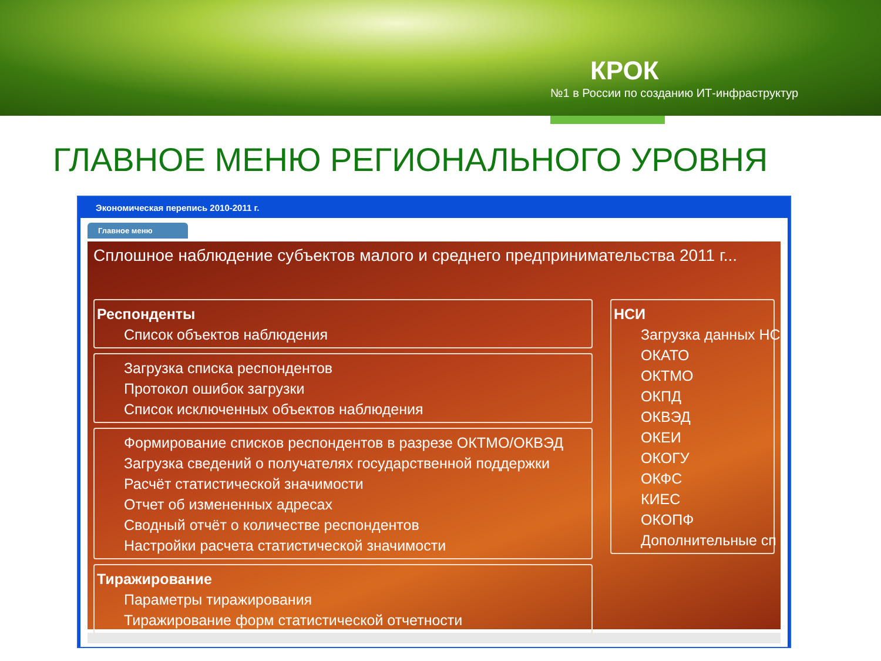КРОК
№1 в России по созданию ИТ-инфраструктур
ГЛАВНОЕ МЕНЮ РЕГИОНАЛЬНОГО УРОВНЯ
Экономическая перепись 2010-2011 г.
Главное меню
Сплошное наблюдение субъектов малого и среднего предпринимательства 2011 г...
Респонденты
Список объектов наблюдения
Загрузка списка респондентов
Протокол ошибок загрузки
Список исключенных объектов наблюдения
Формирование списков респондентов в разрезе ОКТМО/ОКВЭД
Загрузка сведений о получателях государственной поддержки
Расчёт статистической значимости
Отчет об измененных адресах
Сводный отчёт о количестве респондентов
Настройки расчета статистической значимости
Тиражирование
Параметры тиражирования
Тиражирование форм статистической отчетности
НСИ
Загрузка данных НС
ОКАТО
ОКТМО
ОКПД
ОКВЭД
ОКЕИ
ОКОГУ
ОКФС
КИЕС
ОКОПФ
Дополнительные сп